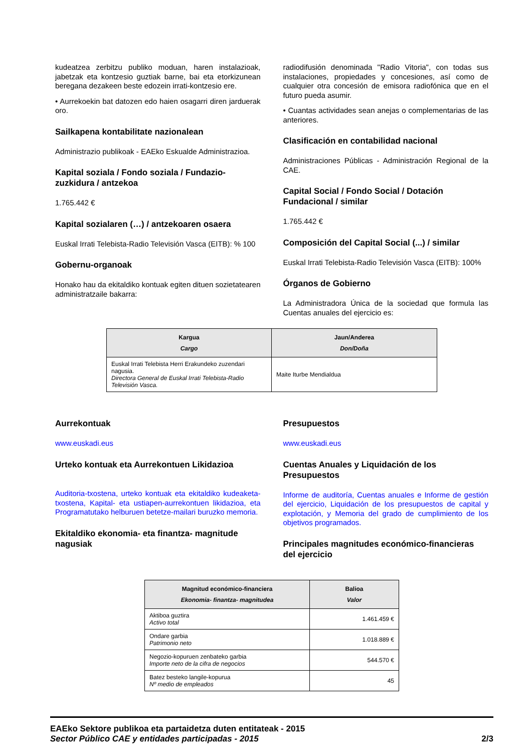kudeatzea zerbitzu publiko moduan, haren instalazioak, jabetzak eta kontzesio guztiak barne, bai eta etorkizunean beregana dezakeen beste edozein irrati-kontzesio ere.
• Aurrekoekin bat datozen edo haien osagarri diren jarduerak oro.
Sailkapena kontabilitate nazionalean
Administrazio publikoak - EAEko Eskualde Administrazioa.
Kapital soziala / Fondo soziala / Fundazio-zuzkidura / antzekoa
1.765.442 €
Kapital sozialaren (…) / antzekoaren osaera
Euskal Irrati Telebista-Radio Televisión Vasca (EITB): % 100
Gobernu-organoak
Honako hau da ekitaldiko kontuak egiten dituen sozietatearen administratzaile bakarra:
radiodifusión denominada "Radio Vitoria", con todas sus instalaciones, propiedades y concesiones, así como de cualquier otra concesión de emisora radiofónica que en el futuro pueda asumir.
• Cuantas actividades sean anejas o complementarias de las anteriores.
Clasificación en contabilidad nacional
Administraciones Públicas - Administración Regional de la CAE.
Capital Social / Fondo Social / Dotación Fundacional / similar
1.765.442 €
Composición del Capital Social (...) / similar
Euskal Irrati Telebista-Radio Televisión Vasca (EITB): 100%
Órganos de Gobierno
La Administradora Única de la sociedad que formula las Cuentas anuales del ejercicio es:
| Kargua Cargo | Jaun/Anderea Don/Doña |
| --- | --- |
| Euskal Irrati Telebista Herri Erakundeko zuzendari nagusia. Directora General de Euskal Irrati Telebista-Radio Televisión Vasca. | Maite Iturbe Mendialdua |
Aurrekontuak
www.euskadi.eus
Urteko kontuak eta Aurrekontuen Likidazioa
Auditoria-txostena, urteko kontuak eta ekitaldiko kudeaketa-txostena, Kapital- eta ustiapen-aurrekontuen likidazioa, eta Programatutako helburuen betetze-mailari buruzko memoria.
Ekitaldiko ekonomia- eta finantza- magnitude nagusiak
Presupuestos
www.euskadi.eus
Cuentas Anuales y Liquidación de los Presupuestos
Informe de auditoría, Cuentas anuales e Informe de gestión del ejercicio, Liquidación de los presupuestos de capital y explotación, y Memoria del grado de cumplimiento de los objetivos programados.
Principales magnitudes económico-financieras del ejercicio
| Magnitud económico-financiera Ekonomia- finantza- magnitudea | Balioa Valor |
| --- | --- |
| Aktiboa guztira Activo total | 1.461.459 € |
| Ondare garbia Patrimonio neto | 1.018.889 € |
| Negozio-kopuruen zenbateko garbia Importe neto de la cifra de negocios | 544.570 € |
| Batez besteko langile-kopurua Nº medio de empleados | 45 |
EAEko Sektore publikoa eta partaidetza duten entitateak - 2015
Sector Público CAE y entidades participadas - 2015
2/3